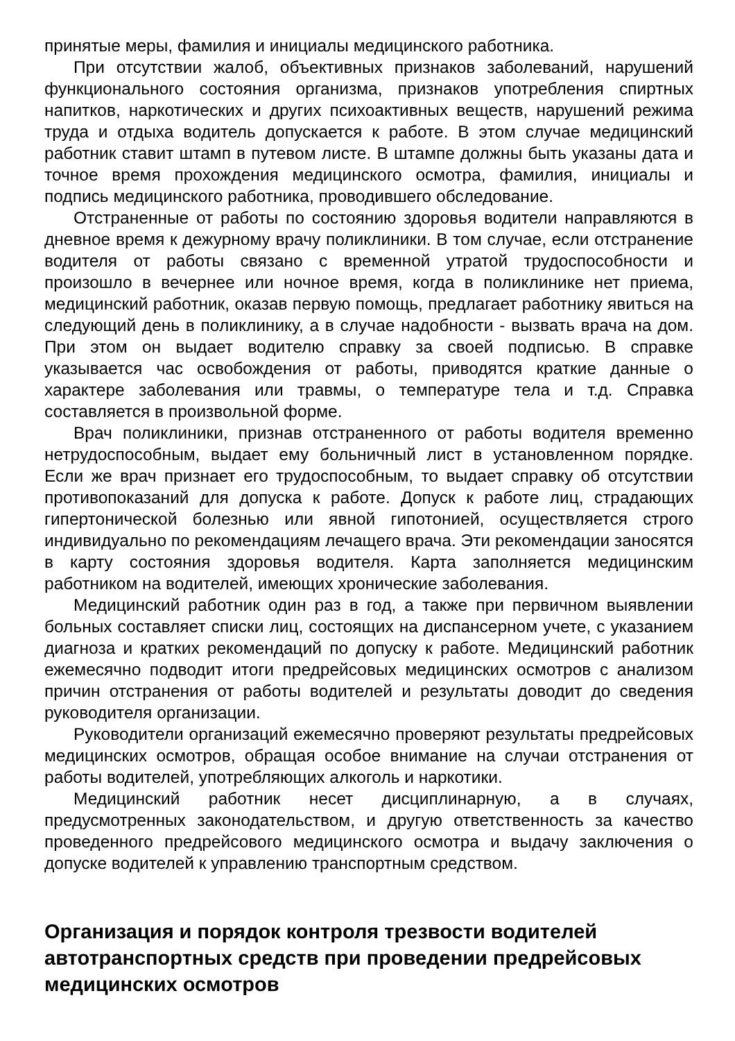принятые меры, фамилия и инициалы медицинского работника.
При отсутствии жалоб, объективных признаков заболеваний, нарушений функционального состояния организма, признаков употребления спиртных напитков, наркотических и других психоактивных веществ, нарушений режима труда и отдыха водитель допускается к работе. В этом случае медицинский работник ставит штамп в путевом листе. В штампе должны быть указаны дата и точное время прохождения медицинского осмотра, фамилия, инициалы и подпись медицинского работника, проводившего обследование.
Отстраненные от работы по состоянию здоровья водители направляются в дневное время к дежурному врачу поликлиники. В том случае, если отстранение водителя от работы связано с временной утратой трудоспособности и произошло в вечернее или ночное время, когда в поликлинике нет приема, медицинский работник, оказав первую помощь, предлагает работнику явиться на следующий день в поликлинику, а в случае надобности - вызвать врача на дом. При этом он выдает водителю справку за своей подписью. В справке указывается час освобождения от работы, приводятся краткие данные о характере заболевания или травмы, о температуре тела и т.д. Справка составляется в произвольной форме.
Врач поликлиники, признав отстраненного от работы водителя временно нетрудоспособным, выдает ему больничный лист в установленном порядке. Если же врач признает его трудоспособным, то выдает справку об отсутствии противопоказаний для допуска к работе. Допуск к работе лиц, страдающих гипертонической болезнью или явной гипотонией, осуществляется строго индивидуально по рекомендациям лечащего врача. Эти рекомендации заносятся в карту состояния здоровья водителя. Карта заполняется медицинским работником на водителей, имеющих хронические заболевания.
Медицинский работник один раз в год, а также при первичном выявлении больных составляет списки лиц, состоящих на диспансерном учете, с указанием диагноза и кратких рекомендаций по допуску к работе. Медицинский работник ежемесячно подводит итоги предрейсовых медицинских осмотров с анализом причин отстранения от работы водителей и результаты доводит до сведения руководителя организации.
Руководители организаций ежемесячно проверяют результаты предрейсовых медицинских осмотров, обращая особое внимание на случаи отстранения от работы водителей, употребляющих алкоголь и наркотики.
Медицинский работник несет дисциплинарную, а в случаях, предусмотренных законодательством, и другую ответственность за качество проведенного предрейсового медицинского осмотра и выдачу заключения о допуске водителей к управлению транспортным средством.
Организация и порядок контроля трезвости водителей автотранспортных средств при проведении предрейсовых медицинских осмотров